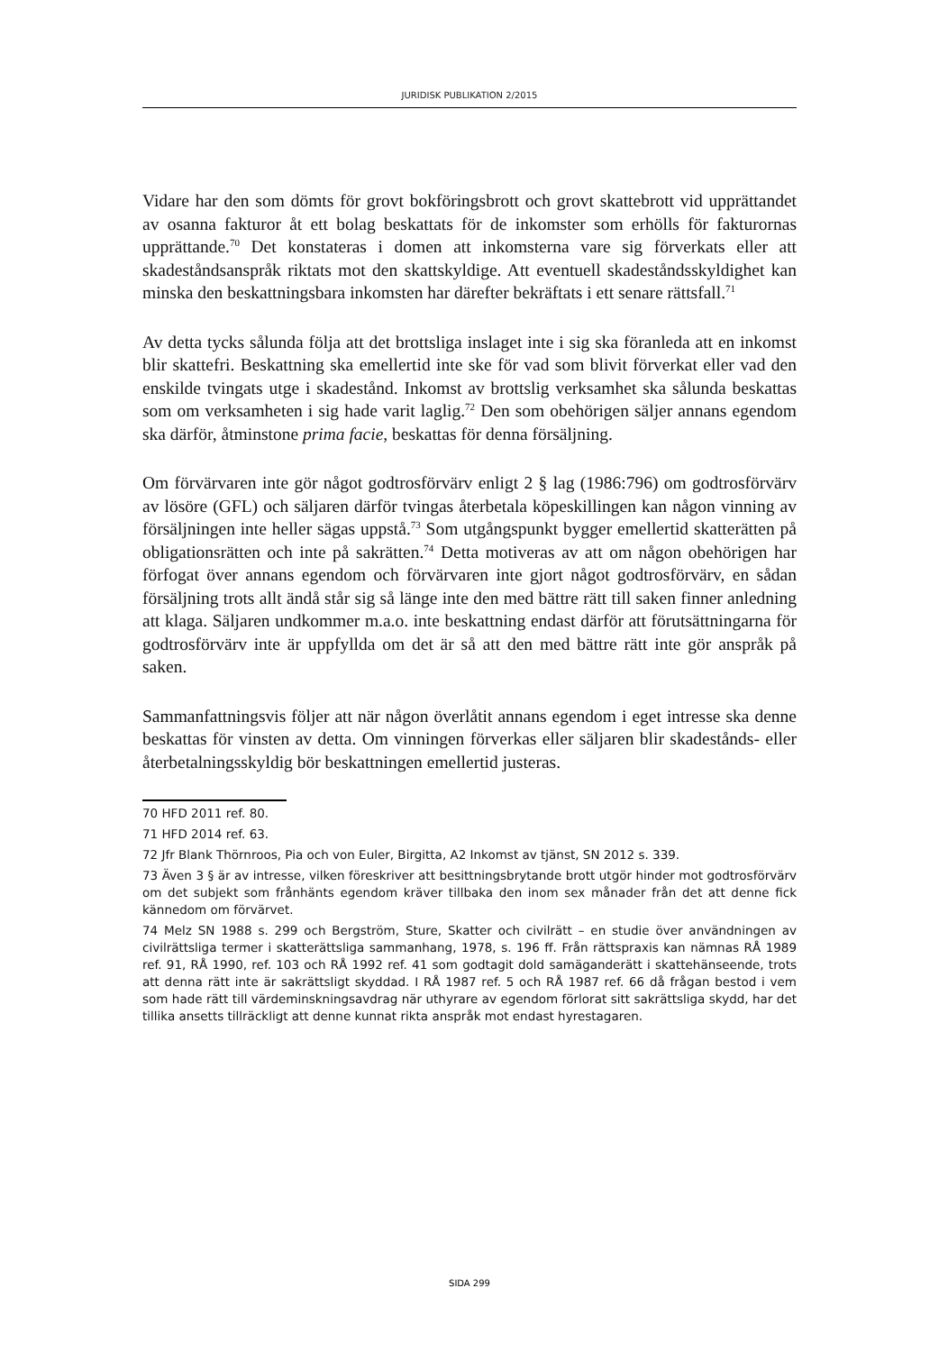JURIDISK PUBLIKATION 2/2015
Vidare har den som dömts för grovt bokföringsbrott och grovt skattebrott vid upprättandet av osanna fakturor åt ett bolag beskattats för de inkomster som erhölls för fakturornas upprättande.<sup>70</sup> Det konstateras i domen att inkomsterna vare sig förverkats eller att skadeståndsanspråk riktats mot den skattskyldige. Att eventuell skadeståndsskyldighet kan minska den beskattningsbara inkomsten har därefter bekräftats i ett senare rättsfall.<sup>71</sup>
Av detta tycks sålunda följa att det brottsliga inslaget inte i sig ska föranleda att en inkomst blir skattefri. Beskattning ska emellertid inte ske för vad som blivit förverkat eller vad den enskilde tvingats utge i skadestånd. Inkomst av brottslig verksamhet ska sålunda beskattas som om verksamheten i sig hade varit laglig.<sup>72</sup> Den som obehörigen säljer annans egendom ska därför, åtminstone prima facie, beskattas för denna försäljning.
Om förvärvaren inte gör något godtrosförvärv enligt 2 § lag (1986:796) om godtrosförvärv av lösöre (GFL) och säljaren därför tvingas återbetala köpeskillingen kan någon vinning av försäljningen inte heller sägas uppstå.<sup>73</sup> Som utgångspunkt bygger emellertid skatterätten på obligationsrätten och inte på sakrätten.<sup>74</sup> Detta motiveras av att om någon obehörigen har förfogat över annans egendom och förvärvaren inte gjort något godtrosförvärv, en sådan försäljning trots allt ändå står sig så länge inte den med bättre rätt till saken finner anledning att klaga. Säljaren undkommer m.a.o. inte beskattning endast därför att förutsättningarna för godtrosförvärv inte är uppfyllda om det är så att den med bättre rätt inte gör anspråk på saken.
Sammanfattningsvis följer att när någon överlåtit annans egendom i eget intresse ska denne beskattas för vinsten av detta. Om vinningen förverkas eller säljaren blir skadestånds- eller återbetalningsskyldig bör beskattningen emellertid justeras.
70 HFD 2011 ref. 80.
71 HFD 2014 ref. 63.
72 Jfr Blank Thörnroos, Pia och von Euler, Birgitta, A2 Inkomst av tjänst, SN 2012 s. 339.
73 Även 3 § är av intresse, vilken föreskriver att besittningsbrytande brott utgör hinder mot godtrosförvärv om det subjekt som frånhänts egendom kräver tillbaka den inom sex månader från det att denne fick kännedom om förvärvet.
74 Melz SN 1988 s. 299 och Bergström, Sture, Skatter och civilrätt – en studie över användningen av civilrättsliga termer i skatterättsliga sammanhang, 1978, s. 196 ff. Från rättspraxis kan nämnas RÅ 1989 ref. 91, RÅ 1990, ref. 103 och RÅ 1992 ref. 41 som godtagit dold samäganderätt i skattehänseende, trots att denna rätt inte är sakrättsligt skyddad. I RÅ 1987 ref. 5 och RÅ 1987 ref. 66 då frågan bestod i vem som hade rätt till värdeminskningsavdrag när uthyrare av egendom förlorat sitt sakrättsliga skydd, har det tillika ansetts tillräckligt att denne kunnat rikta anspråk mot endast hyrestagaren.
SIDA 299